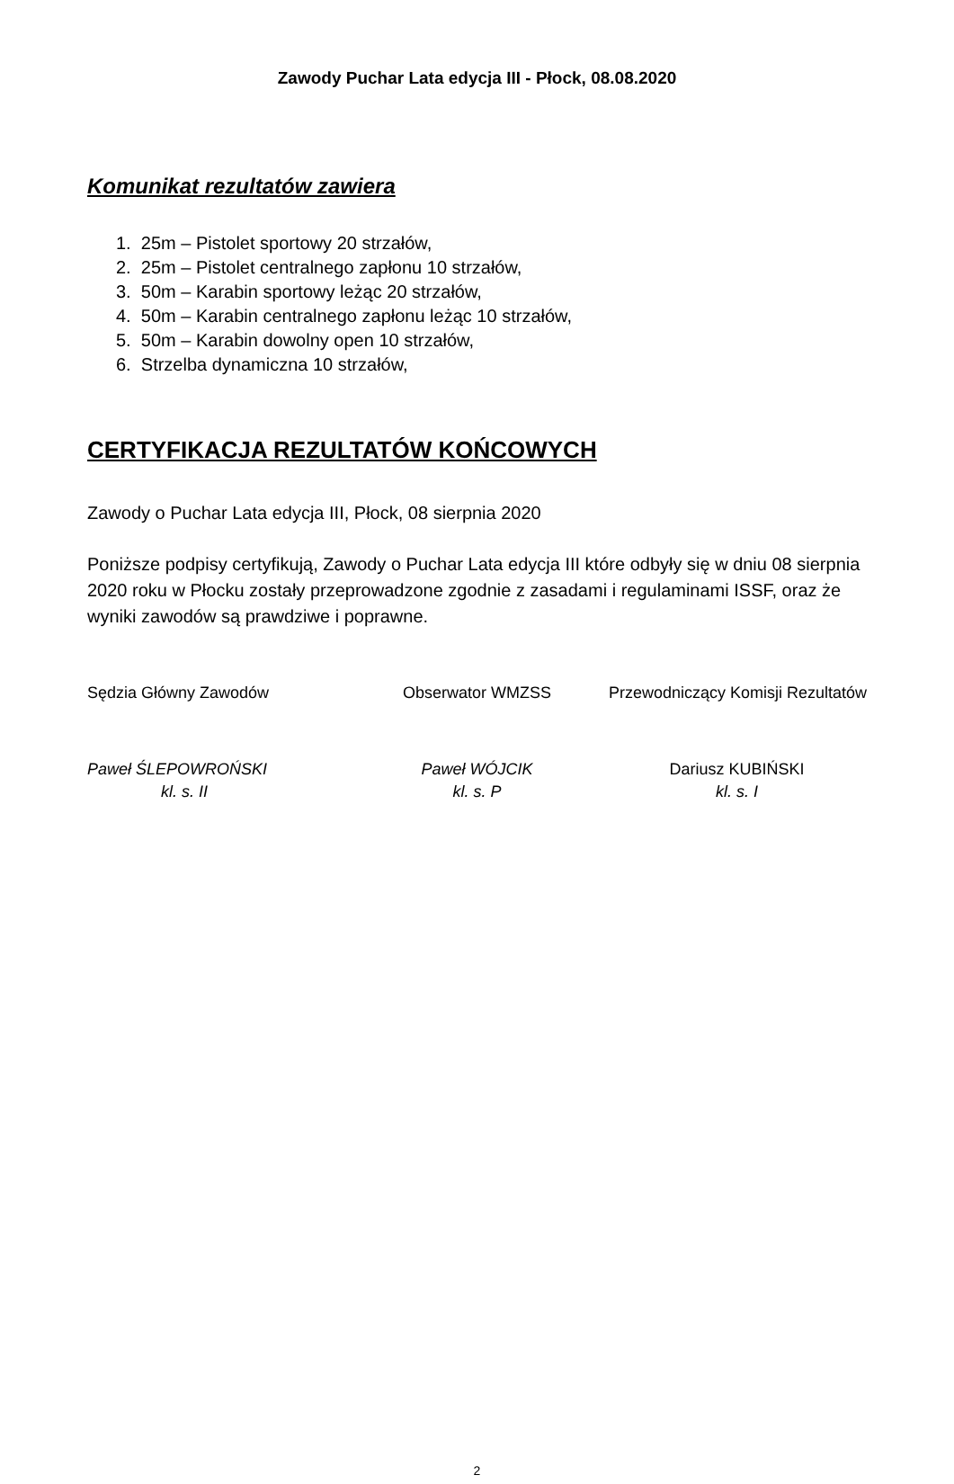Zawody Puchar Lata edycja III - Płock, 08.08.2020
Komunikat rezultatów zawiera
1. 25m – Pistolet sportowy 20 strzałów,
2. 25m – Pistolet centralnego zapłonu 10 strzałów,
3. 50m – Karabin sportowy leżąc 20 strzałów,
4. 50m – Karabin centralnego zapłonu leżąc 10 strzałów,
5. 50m – Karabin dowolny open 10 strzałów,
6. Strzelba dynamiczna 10 strzałów,
CERTYFIKACJA REZULTATÓW KOŃCOWYCH
Zawody o Puchar Lata edycja III, Płock, 08 sierpnia 2020
Poniższe podpisy certyfikują, Zawody o Puchar Lata edycja III które odbyły się w dniu 08 sierpnia 2020 roku w Płocku zostały przeprowadzone zgodnie z zasadami i regulaminami ISSF, oraz że wyniki zawodów są prawdziwe i poprawne.
Sędzia Główny Zawodów Obserwator WMZSS Przewodniczący Komisji Rezultatów
Paweł ŚLEPOWROŃSKI
kl. s. II
Paweł WÓJCIK
kl. s. P
Dariusz KUBIŃSKI
kl. s. I
2